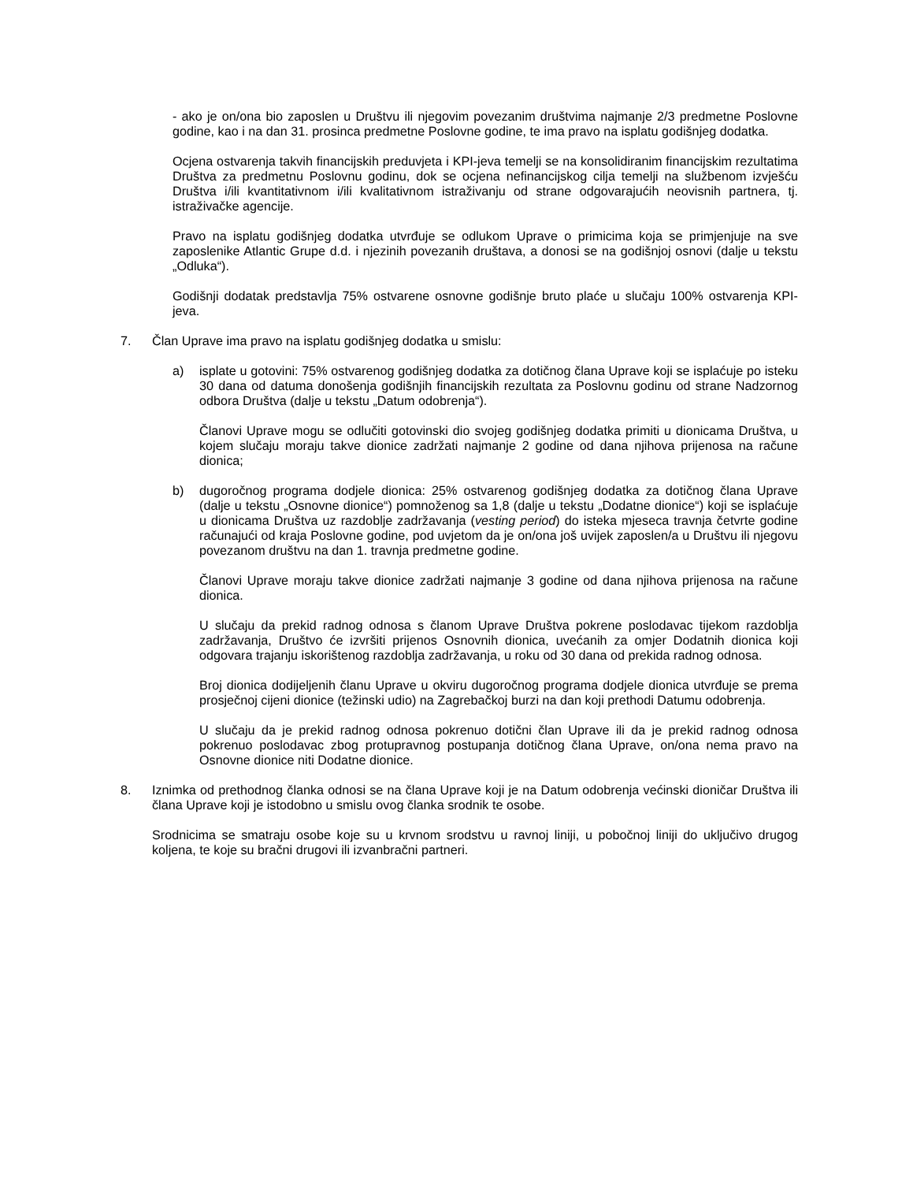- ako je on/ona bio zaposlen u Društvu ili njegovim povezanim društvima najmanje 2/3 predmetne Poslovne godine, kao i na dan 31. prosinca predmetne Poslovne godine, te ima pravo na isplatu godišnjeg dodatka.
Ocjena ostvarenja takvih financijskih preduvjeta i KPI-jeva temelji se na konsolidiranim financijskim rezultatima Društva za predmetnu Poslovnu godinu, dok se ocjena nefinancijskog cilja temelji na službenom izvješću Društva i/ili kvantitativnom i/ili kvalitativnom istraživanju od strane odgovarajućih neovisnih partnera, tj. istraživačke agencije.
Pravo na isplatu godišnjeg dodatka utvrđuje se odlukom Uprave o primicima koja se primjenjuje na sve zaposlenike Atlantic Grupe d.d. i njezinih povezanih društava, a donosi se na godišnjoj osnovi (dalje u tekstu „Odluka“).
Godišnji dodatak predstavlja 75% ostvarene osnovne godišnje bruto plaće u slučaju 100% ostvarenja KPI-jeva.
7. Član Uprave ima pravo na isplatu godišnjeg dodatka u smislu:
a) isplate u gotovini: 75% ostvarenog godišnjeg dodatka za dotičnog člana Uprave koji se isplaćuje po isteku 30 dana od datuma donošenja godišnjih financijskih rezultata za Poslovnu godinu od strane Nadzornog odbora Društva (dalje u tekstu „Datum odobrenja“).
Članovi Uprave mogu se odlučiti gotovinski dio svojeg godišnjeg dodatka primiti u dionicama Društva, u kojem slučaju moraju takve dionice zadržati najmanje 2 godine od dana njihova prijenosa na račune dionica;
b) dugoročnog programa dodjele dionica: 25% ostvarenog godišnjeg dodatka za dotičnog člana Uprave (dalje u tekstu „Osnovne dionice“) pomnoženog sa 1,8 (dalje u tekstu „Dodatne dionice“) koji se isplaćuje u dionicama Društva uz razdoblje zadržavanja (vesting period) do isteka mjeseca travnja četvrte godine računajući od kraja Poslovne godine, pod uvjetom da je on/ona još uvijek zaposlen/a u Društvu ili njegovu povezanom društvu na dan 1. travnja predmetne godine.
Članovi Uprave moraju takve dionice zadržati najmanje 3 godine od dana njihova prijenosa na račune dionica.
U slučaju da prekid radnog odnosa s članom Uprave Društva pokrene poslodavac tijekom razdoblja zadržavanja, Društvo će izvršiti prijenos Osnovnih dionica, uvećanih za omjer Dodatnih dionica koji odgovara trajanju iskorištenog razdoblja zadržavanja, u roku od 30 dana od prekida radnog odnosa.
Broj dionica dodijeljenih članu Uprave u okviru dugoročnog programa dodjele dionica utvrđuje se prema prosječnoj cijeni dionice (težinski udio) na Zagrebačkoj burzi na dan koji prethodi Datumu odobrenja.
U slučaju da je prekid radnog odnosa pokrenuo dotični član Uprave ili da je prekid radnog odnosa pokrenuo poslodavac zbog protupravnog postupanja dotičnog člana Uprave, on/ona nema pravo na Osnovne dionice niti Dodatne dionice.
8. Iznimka od prethodnog članka odnosi se na člana Uprave koji je na Datum odobrenja većinski dioničar Društva ili člana Uprave koji je istodobno u smislu ovog članka srodnik te osobe.
Srodnicima se smatraju osobe koje su u krvnom srodstvu u ravnoj liniji, u pobočnoj liniji do uključivo drugog koljena, te koje su bračni drugovi ili izvanbračni partneri.